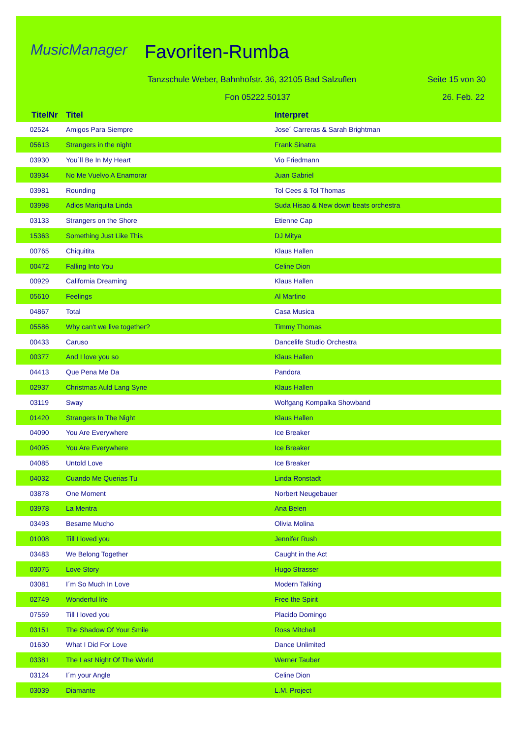MusicManager Favoriten-Rumba
Tanzschule Weber, Bahnhofstr. 36, 32105 Bad Salzuflen
Seite 15 von 30
Fon 05222.50137 26. Feb. 22
| TitelNr | Titel | Interpret |
| --- | --- | --- |
| 02524 | Amigos Para Siempre | Jose´ Carreras & Sarah Brightman |
| 05613 | Strangers in the night | Frank Sinatra |
| 03930 | You´ll Be In My Heart | Vio Friedmann |
| 03934 | No Me Vuelvo A Enamorar | Juan Gabriel |
| 03981 | Rounding | Tol Cees & Tol Thomas |
| 03998 | Adios Mariquita Linda | Suda Hisao & New down beats orchestra |
| 03133 | Strangers on the Shore | Etienne Cap |
| 15363 | Something Just Like This | DJ Mitya |
| 00765 | Chiquitita | Klaus Hallen |
| 00472 | Falling Into You | Celine Dion |
| 00929 | California Dreaming | Klaus Hallen |
| 05610 | Feelings | Al Martino |
| 04867 | Total | Casa Musica |
| 05586 | Why can't we live together? | Timmy Thomas |
| 00433 | Caruso | Dancelife Studio Orchestra |
| 00377 | And I love you so | Klaus Hallen |
| 04413 | Que Pena Me Da | Pandora |
| 02937 | Christmas Auld Lang Syne | Klaus Hallen |
| 03119 | Sway | Wolfgang Kompalka Showband |
| 01420 | Strangers In The Night | Klaus Hallen |
| 04090 | You Are Everywhere | Ice Breaker |
| 04095 | You Are Everywhere | Ice Breaker |
| 04085 | Untold Love | Ice Breaker |
| 04032 | Cuando Me Querias Tu | Linda Ronstadt |
| 03878 | One Moment | Norbert Neugebauer |
| 03978 | La Mentra | Ana Belen |
| 03493 | Besame Mucho | Olivia Molina |
| 01008 | Till I loved you | Jennifer Rush |
| 03483 | We Belong Together | Caught in the Act |
| 03075 | Love Story | Hugo Strasser |
| 03081 | I´m So Much In Love | Modern Talking |
| 02749 | Wonderful life | Free the Spirit |
| 07559 | Till I loved you | Placido Domingo |
| 03151 | The Shadow Of Your Smile | Ross Mitchell |
| 01630 | What I Did For Love | Dance Unlimited |
| 03381 | The Last Night Of The World | Werner Tauber |
| 03124 | I´m your Angle | Celine Dion |
| 03039 | Diamante | L.M. Project |